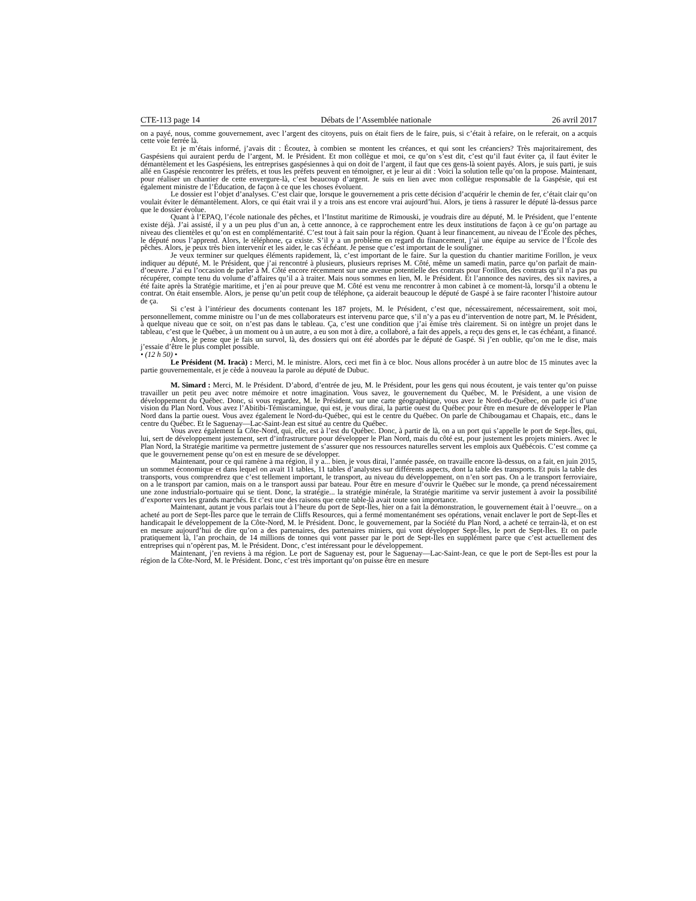CTE-113 page 14 Débats de l’Assemblée nationale 26 avril 2017
on a payé, nous, comme gouvernement, avec l’argent des citoyens, puis on était fiers de le faire, puis, si c’était à refaire, on le referait, on a acquis cette voie ferrée là.
Et je m’étais informé, j’avais dit : Écoutez, à combien se montent les créances, et qui sont les créanciers? Très majoritairement, des Gaspésiens qui auraient perdu de l’argent, M. le Président. Et mon collègue et moi, ce qu’on s’est dit, c’est qu’il faut éviter ça, il faut éviter le démantèlement et les Gaspésiens, les entreprises gaspésiennes à qui on doit de l’argent, il faut que ces gens-là soient payés. Alors, je suis parti, je suis allé en Gaspésie rencontrer les préfets, et tous les préfets peuvent en témoigner, et je leur ai dit : Voici la solution telle qu’on la propose. Maintenant, pour réaliser un chantier de cette envergure-là, c’est beaucoup d’argent. Je suis en lien avec mon collègue responsable de la Gaspésie, qui est également ministre de l’Éducation, de façon à ce que les choses évoluent.
Le dossier est l’objet d’analyses. C’est clair que, lorsque le gouvernement a pris cette décision d’acquérir le chemin de fer, c’était clair qu’on voulait éviter le démantèlement. Alors, ce qui était vrai il y a trois ans est encore vrai aujourd’hui. Alors, je tiens à rassurer le député là-dessus parce que le dossier évolue.
Quant à l’EPAQ, l’école nationale des pêches, et l’Institut maritime de Rimouski, je voudrais dire au député, M. le Président, que l’entente existe déjà. J’ai assisté, il y a un peu plus d’un an, à cette annonce, à ce rapprochement entre les deux institutions de façon à ce qu’on partage au niveau des clientèles et qu’on est en complémentarité. C’est tout à fait sain pour la région. Quant à leur financement, au niveau de l’École des pêches, le député nous l’apprend. Alors, le téléphone, ça existe. S’il y a un problème en regard du financement, j’ai une équipe au service de l’École des pêches. Alors, je peux très bien intervenir et les aider, le cas échéant. Je pense que c’est important de le souligner.
Je veux terminer sur quelques éléments rapidement, là, c’est important de le faire. Sur la question du chantier maritime Forillon, je veux indiquer au député, M. le Président, que j’ai rencontré à plusieurs, plusieurs reprises M. Côté, même un samedi matin, parce qu’on parlait de main-d’oeuvre. J’ai eu l’occasion de parler à M. Côté encore récemment sur une avenue potentielle des contrats pour Forillon, des contrats qu’il n’a pas pu récupérer, compte tenu du volume d’affaires qu’il a à traiter. Mais nous sommes en lien, M. le Président. Et l’annonce des navires, des six navires, a été faite après la Stratégie maritime, et j’en ai pour preuve que M. Côté est venu me rencontrer à mon cabinet à ce moment-là, lorsqu’il a obtenu le contrat. On était ensemble. Alors, je pense qu’un petit coup de téléphone, ça aiderait beaucoup le député de Gaspé à se faire raconter l’histoire autour de ça.
Si c’est à l’intérieur des documents contenant les 187 projets, M. le Président, c’est que, nécessairement, nécessairement, soit moi, personnellement, comme ministre ou l’un de mes collaborateurs est intervenu parce que, s’il n’y a pas eu d’intervention de notre part, M. le Président, à quelque niveau que ce soit, on n’est pas dans le tableau. Ça, c’est une condition que j’ai émise très clairement. Si on intègre un projet dans le tableau, c’est que le Québec, à un moment ou à un autre, a eu son mot à dire, a collaboré, a fait des appels, a reçu des gens et, le cas échéant, a financé.
Alors, je pense que je fais un survol, là, des dossiers qui ont été abordés par le député de Gaspé. Si j’en oublie, qu’on me le dise, mais j’essaie d’être le plus complet possible.
• (12 h 50) •
Le Président (M. Iracà) : Merci, M. le ministre. Alors, ceci met fin à ce bloc. Nous allons procéder à un autre bloc de 15 minutes avec la partie gouvernementale, et je cède à nouveau la parole au député de Dubuc.
M. Simard : Merci, M. le Président. D’abord, d’entrée de jeu, M. le Président, pour les gens qui nous écoutent, je vais tenter qu’on puisse travailler un petit peu avec notre mémoire et notre imagination. Vous savez, le gouvernement du Québec, M. le Président, a une vision de développement du Québec. Donc, si vous regardez, M. le Président, sur une carte géographique, vous avez le Nord-du-Québec, on parle ici d’une vision du Plan Nord. Vous avez l’Abitibi-Témiscamingue, qui est, je vous dirai, la partie ouest du Québec pour être en mesure de développer le Plan Nord dans la partie ouest. Vous avez également le Nord-du-Québec, qui est le centre du Québec. On parle de Chibougamau et Chapais, etc., dans le centre du Québec. Et le Saguenay—Lac-Saint-Jean est situé au centre du Québec.
Vous avez également la Côte-Nord, qui, elle, est à l’est du Québec. Donc, à partir de là, on a un port qui s’appelle le port de Sept-Îles, qui, lui, sert de développement justement, sert d’infrastructure pour développer le Plan Nord, mais du côté est, pour justement les projets miniers. Avec le Plan Nord, la Stratégie maritime va permettre justement de s’assurer que nos ressources naturelles servent les emplois aux Québécois. C’est comme ça que le gouvernement pense qu’on est en mesure de se développer.
Maintenant, pour ce qui ramène à ma région, il y a... bien, je vous dirai, l’année passée, on travaille encore là-dessus, on a fait, en juin 2015, un sommet économique et dans lequel on avait 11 tables, 11 tables d’analystes sur différents aspects, dont la table des transports. Et puis la table des transports, vous comprendrez que c’est tellement important, le transport, au niveau du développement, on n’en sort pas. On a le transport ferroviaire, on a le transport par camion, mais on a le transport aussi par bateau. Pour être en mesure d’ouvrir le Québec sur le monde, ça prend nécessairement une zone industrialo-portuaire qui se tient. Donc, la stratégie... la stratégie minérale, la Stratégie maritime va servir justement à avoir la possibilité d’exporter vers les grands marchés. Et c’est une des raisons que cette table-là avait toute son importance.
Maintenant, autant je vous parlais tout à l’heure du port de Sept-Îles, hier on a fait la démonstration, le gouvernement était à l’oeuvre... on a acheté au port de Sept-Îles parce que le terrain de Cliffs Resources, qui a fermé momentanément ses opérations, venait enclaver le port de Sept-Îles et handicapait le développement de la Côte-Nord, M. le Président. Donc, le gouvernement, par la Société du Plan Nord, a acheté ce terrain-là, et on est en mesure aujourd’hui de dire qu’on a des partenaires, des partenaires miniers, qui vont développer Sept-Îles, le port de Sept-Îles. Et on parle pratiquement là, l’an prochain, de 14 millions de tonnes qui vont passer par le port de Sept-Îles en supplément parce que c’est actuellement des entreprises qui n’opèrent pas, M. le Président. Donc, c’est intéressant pour le développement.
Maintenant, j’en reviens à ma région. Le port de Saguenay est, pour le Saguenay—Lac-Saint-Jean, ce que le port de Sept-Îles est pour la région de la Côte-Nord, M. le Président. Donc, c’est très important qu’on puisse être en mesure